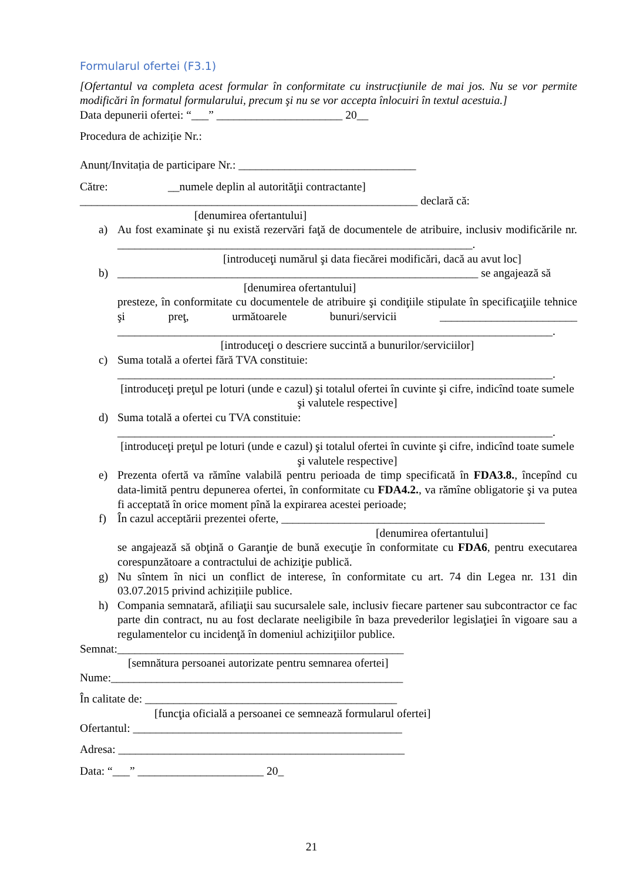Formularul ofertei (F3.1)
[Ofertantul va completa acest formular în conformitate cu instrucţiunile de mai jos. Nu se vor permite modificări în formatul formularului, precum şi nu se vor accepta înlocuiri în textul acestuia.]
Data depunerii ofertei: “___” ______________________ 20__
Procedura de achiziție Nr.:
Anunț/Invitația de participare Nr.: _______________________________
Către: __numele deplin al autorităţii contractante]
___________________________________________________________ declară că:
[denumirea ofertantului]
a) Au fost examinate şi nu există rezervări faţă de documentele de atribuire, inclusiv modificările nr. ______________________________________________________________.
[introduceţi numărul şi data fiecărei modificări, dacă au avut loc]
b) _______________________________________________________________ se angajează să
[denumirea ofertantului]
presteze, în conformitate cu documentele de atribuire şi condiţiile stipulate în specificaţiile tehnice şi preţ, următoarele bunuri/servicii ________________________ ____________________________________________________________________________.
[introduceţi o descriere succintă a bunurilor/serviciilor]
c) Suma totală a ofertei fără TVA constituie:
____________________________________________________________________________.
[introduceţi preţul pe loturi (unde e cazul) şi totalul ofertei în cuvinte şi cifre, indicînd toate sumele şi valutele respective]
d) Suma totală a ofertei cu TVA constituie:
____________________________________________________________________________.
[introduceţi preţul pe loturi (unde e cazul) şi totalul ofertei în cuvinte şi cifre, indicînd toate sumele şi valutele respective]
e) Prezenta ofertă va rămîne valabilă pentru perioada de timp specificată în FDA3.8., începînd cu data-limită pentru depunerea ofertei, în conformitate cu FDA4.2., va rămîne obligatorie şi va putea fi acceptată în orice moment pînă la expirarea acestei perioade;
f) În cazul acceptării prezentei oferte, ______________________________________________
[denumirea ofertantului]
se angajează să obţină o Garanţie de bună execuţie în conformitate cu FDA6, pentru executarea corespunzătoare a contractului de achiziţie publică.
g) Nu sîntem în nici un conflict de interese, în conformitate cu art. 74 din Legea nr. 131 din 03.07.2015 privind achizițiile publice.
h) Compania semnatară, afiliaţii sau sucursalele sale, inclusiv fiecare partener sau subcontractor ce fac parte din contract, nu au fost declarate neeligibile în baza prevederilor legislaţiei în vigoare sau a regulamentelor cu incidenţă în domeniul achiziţiilor publice.
Semnat:__________________________________________________
[semnătura persoanei autorizate pentru semnarea ofertei]
Nume:___________________________________________________
În calitate de: ____________________________________________
[funcţia oficială a persoanei ce semnează formularul ofertei]
Ofertantul: _______________________________________________
Adresa: __________________________________________________
Data: “___” ______________________ 20_
21